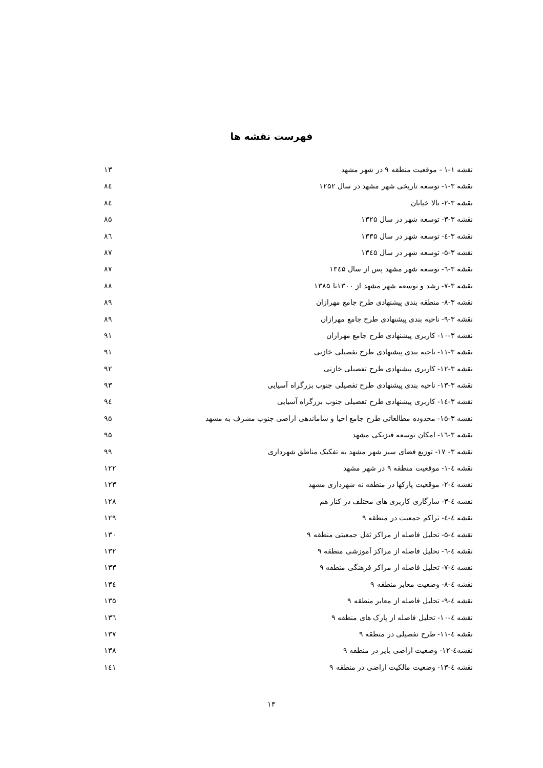فهرست نقشه ها
نقشه ۱-۱ - موقعیت منطقه ۹ در شهر مشهد ۱۳
نقشه ۳-۱- توسعه تاریخی شهر مشهد در سال ۱۲۵۲ ۸٤
نقشه ۳-۲- بالا خیابان ۸٤
نقشه ۳-۳- توسعه شهر در سال ۱۳۲۵ ۸۵
نقشه ۳-٤- توسعه شهر در سال ۱۳۳۵ ۸٦
نقشه ۳-۵- توسعه شهر در سال ۱۳٤۵ ۸۷
نقشه ۳-٦- توسعه شهر مشهد پس از سال ۱۳٤۵ ۸۷
نقشه ۳-۷- رشد و توسعه شهر مشهد از ۱۳۰۰تا ۱۳۸۵ ۸۸
نقشه ۳-۸- منطقه بندی پیشنهادی طرح جامع مهرازان ۸۹
نقشه ۳-۹- ناحیه بندی پیشنهادی طرح جامع مهرازان ۸۹
نقشه ۳-۱۰- کاربری پیشنهادی طرح جامع مهرازان ۹۱
نقشه ۳-۱۱- ناحیه بندی پیشنهادی طرح تفصیلی خازنی ۹۱
نقشه ۳-۱۲- کاربری پیشنهادی طرح تفصیلی خازنی ۹۲
نقشه ۳-۱۳- ناحیه بندی پیشنهادی طرح تفصیلی جنوب بزرگراه آسیایی ۹۳
نقشه ۳-۱٤- کاربری پیشنهادی طرح تفصیلی جنوب بزرگراه آسیایی ۹٤
نقشه ۳-۱۵- محدوده مطالعاتی طرح جامع احیا و ساماندهی اراضی جنوب مشرف به مشهد ۹۵
نقشه ۳-۱٦- امکان توسعه فیزیکی مشهد ۹۵
نقشه ۳- ۱۷- توزیع فضای سبز شهر مشهد به تفکیک مناطق شهرداری ۹۹
نقشه ٤-۱- موقعیت منطقه ۹ در شهر مشهد ۱۲۲
نقشه ٤-۲- موقعیت پارکها در منطقه نه شهرداری مشهد ۱۲۳
نقشه ٤-۳- سازگاری کاربری های مختلف در کنار هم ۱۲۸
نقشه ٤-٤- تراکم جمعیت در منطقه ۹ ۱۲۹
نقشه ٤-۵- تحلیل فاصله از مراکز ثقل جمعیتی منطقه ۹ ۱۳۰
نقشه ٤-٦- تحلیل فاصله از مراکز آموزشی منطقه ۹ ۱۳۲
نقشه ٤-۷- تحلیل فاصله از مراکز فرهنگی منطقه ۹ ۱۳۳
نقشه ٤-۸- وضعیت معابر منطقه ۹ ۱۳٤
نقشه ٤-۹- تحلیل فاصله از معابر منطقه ۹ ۱۳۵
نقشه ٤-۱۰- تحلیل فاصله از پارک های منطقه ۹ ۱۳٦
نقشه ٤-۱۱- طرح تفصیلی در منطقه ۹ ۱۳۷
نقشه٤-۱۲- وضعیت اراضی بایر در منطقه ۹ ۱۳۸
نقشه ٤-۱۳- وضعیت مالکیت اراضی در منطقه ۹ ۱٤۱
۱۳